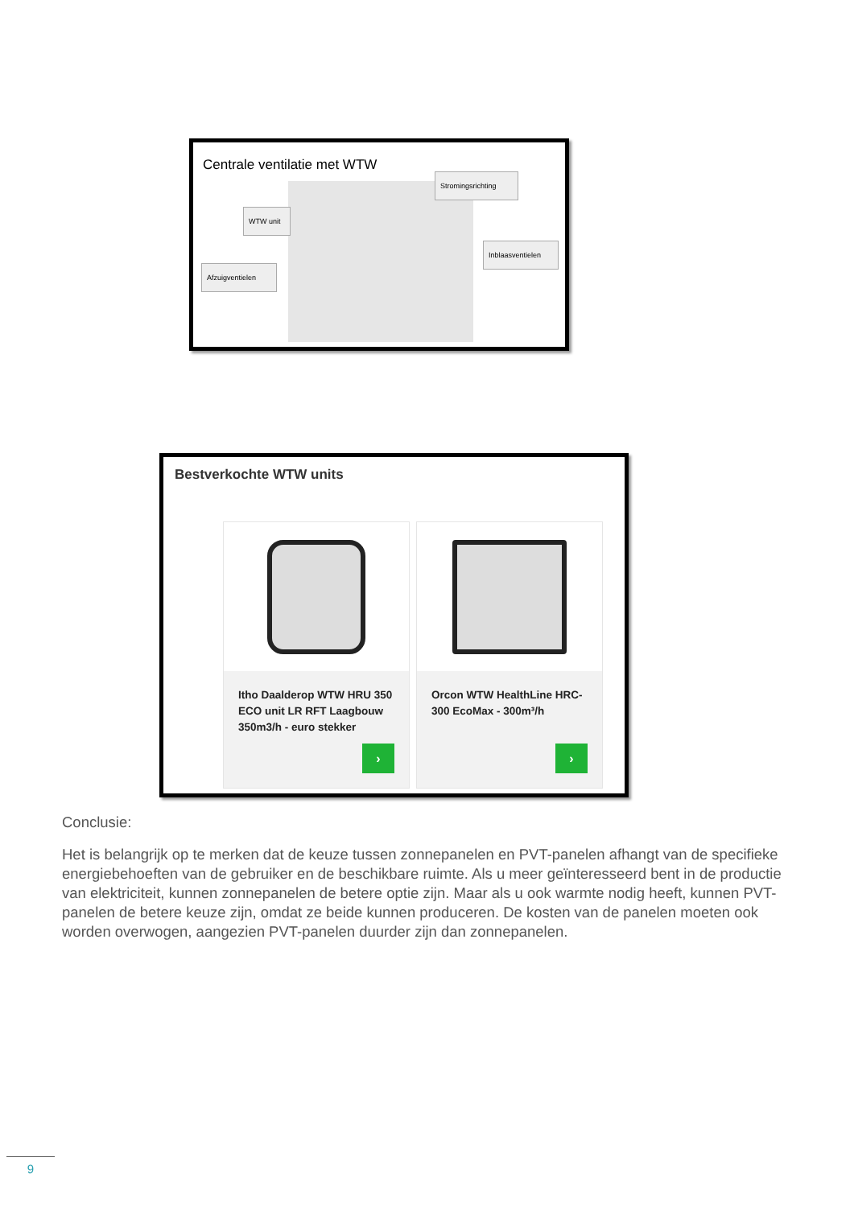Centrale ventilatie met WTW
Stromingsrichting
WTW unit
Inblaasventielen
Afzuigventielen
Bestverkochte WTW units
Itho Daalderop WTW HRU 350 ECO unit LR RFT Laagbouw 350m3/h - euro stekker
›
Orcon WTW HealthLine HRC-300 EcoMax - 300m³/h
›
Conclusie:
Het is belangrijk op te merken dat de keuze tussen zonnepanelen en PVT-panelen afhangt van de specifieke energiebehoeften van de gebruiker en de beschikbare ruimte. Als u meer geïnteresseerd bent in de productie van elektriciteit, kunnen zonnepanelen de betere optie zijn. Maar als u ook warmte nodig heeft, kunnen PVT-panelen de betere keuze zijn, omdat ze beide kunnen produceren. De kosten van de panelen moeten ook worden overwogen, aangezien PVT-panelen duurder zijn dan zonnepanelen.
9